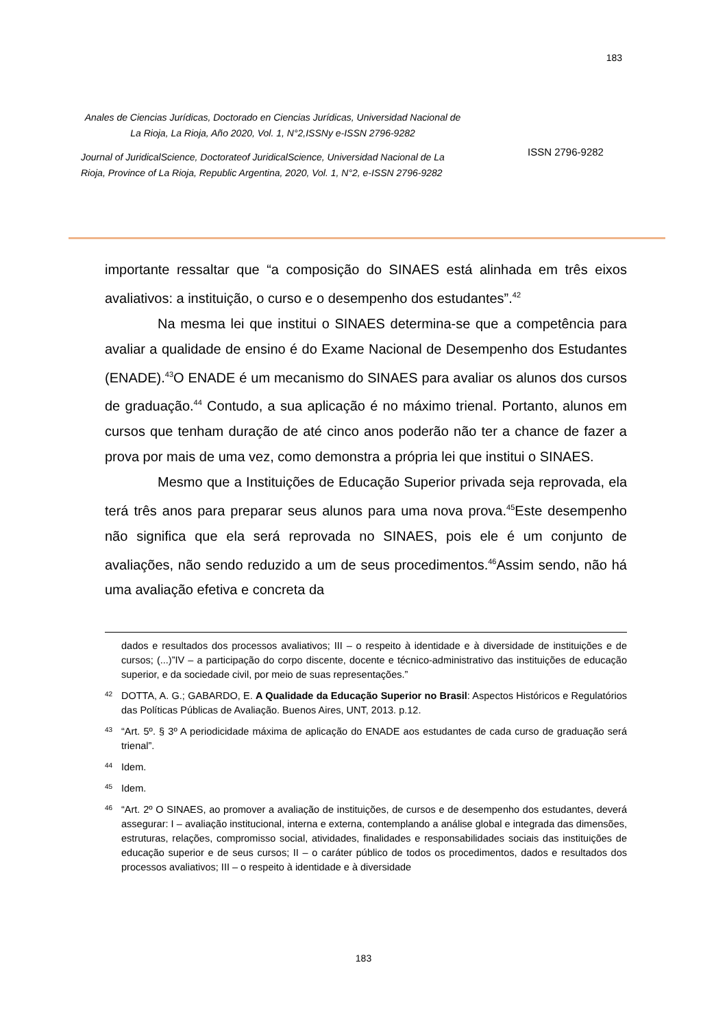183
Anales de Ciencias Jurídicas, Doctorado en Ciencias Jurídicas, Universidad Nacional de La Rioja, La Rioja, Año 2020, Vol. 1, N°2,ISSNy e-ISSN 2796-9282
Journal of JuridicalScience, Doctorateof JuridicalScience, Universidad Nacional de La Rioja, Province of La Rioja, Republic Argentina, 2020, Vol. 1, N°2, e-ISSN 2796-9282
ISSN 2796-9282
importante ressaltar que “a composição do SINAES está alinhada em três eixos avaliativos: a instituição, o curso e o desempenho dos estudantes”.<sup>42</sup>
Na mesma lei que institui o SINAES determina-se que a competência para avaliar a qualidade de ensino é do Exame Nacional de Desempenho dos Estudantes (ENADE).<sup>43</sup>O ENADE é um mecanismo do SINAES para avaliar os alunos dos cursos de graduação.<sup>44</sup> Contudo, a sua aplicação é no máximo trienal. Portanto, alunos em cursos que tenham duração de até cinco anos poderão não ter a chance de fazer a prova por mais de uma vez, como demonstra a própria lei que institui o SINAES.
Mesmo que a Instituições de Educação Superior privada seja reprovada, ela terá três anos para preparar seus alunos para uma nova prova.<sup>45</sup>Este desempenho não significa que ela será reprovada no SINAES, pois ele é um conjunto de avaliações, não sendo reduzido a um de seus procedimentos.<sup>46</sup>Assim sendo, não há uma avaliação efetiva e concreta da
dados e resultados dos processos avaliativos; III – o respeito à identidade e à diversidade de instituições e de cursos; (...)”IV – a participação do corpo discente, docente e técnico-administrativo das instituições de educação superior, e da sociedade civil, por meio de suas representações.”
<sup>42</sup> DOTTA, A. G.; GABARDO, E. A Qualidade da Educação Superior no Brasil: Aspectos Históricos e Regulatórios das Políticas Públicas de Avaliação. Buenos Aires, UNT, 2013. p.12.
<sup>43</sup> “Art. 5º. § 3º A periodicidade máxima de aplicação do ENADE aos estudantes de cada curso de graduação será trienal”.
<sup>44</sup> Idem.
<sup>45</sup> Idem.
<sup>46</sup> “Art. 2º O SINAES, ao promover a avaliação de instituições, de cursos e de desempenho dos estudantes, deverá assegurar: I – avaliação institucional, interna e externa, contemplando a análise global e integrada das dimensões, estruturas, relações, compromisso social, atividades, finalidades e responsabilidades sociais das instituições de educação superior e de seus cursos; II – o caráter público de todos os procedimentos, dados e resultados dos processos avaliativos; III – o respeito à identidade e à diversidade
183